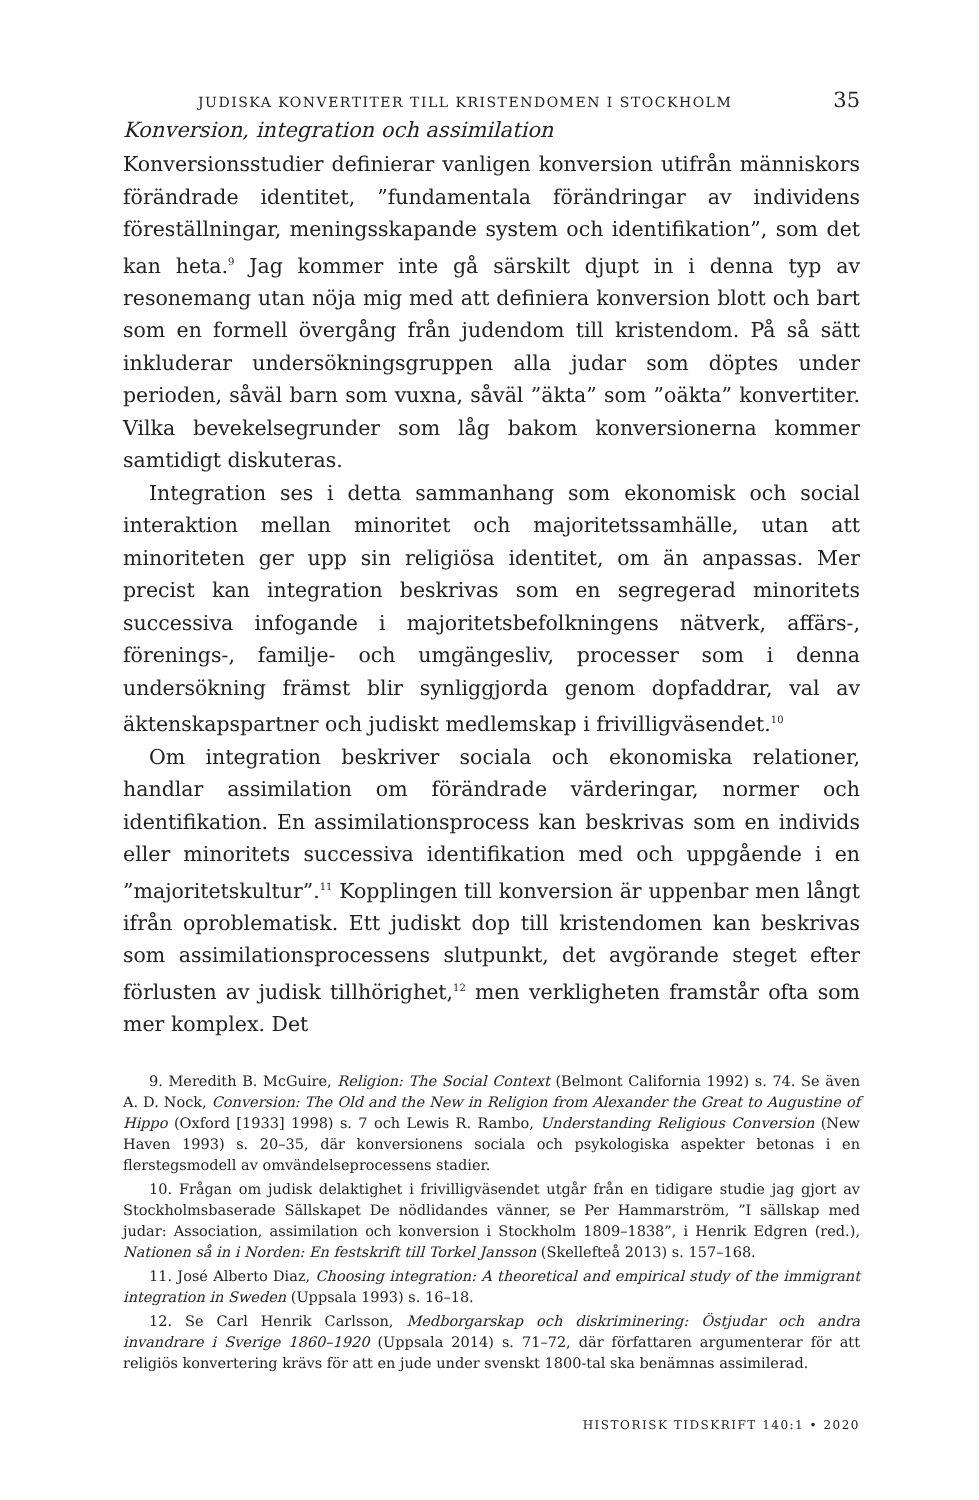JUDISKA KONVERTITER TILL KRISTENDOMEN I STOCKHOLM 35
Konversion, integration och assimilation
Konversionsstudier definierar vanligen konversion utifrån människors förändrade identitet, ”fundamentala förändringar av individens föreställningar, meningsskapande system och identifikation”, som det kan heta.<sup>9</sup> Jag kommer inte gå särskilt djupt in i denna typ av resonemang utan nöja mig med att definiera konversion blott och bart som en formell övergång från judendom till kristendom. På så sätt inkluderar undersökningsgruppen alla judar som döptes under perioden, såväl barn som vuxna, såväl ”äkta” som ”oäkta” konvertiter. Vilka bevekelsegrunder som låg bakom konversionerna kommer samtidigt diskuteras.
Integration ses i detta sammanhang som ekonomisk och social interaktion mellan minoritet och majoritetssamhälle, utan att minoriteten ger upp sin religiösa identitet, om än anpassas. Mer precist kan integration beskrivas som en segregerad minoritets successiva infogande i majoritetsbefolkningens nätverk, affärs-, förenings-, familje- och umgängesliv, processer som i denna undersökning främst blir synliggjorda genom dopfaddrar, val av äktenskapspartner och judiskt medlemskap i frivilligväsendet.<sup>10</sup>
Om integration beskriver sociala och ekonomiska relationer, handlar assimilation om förändrade värderingar, normer och identifikation. En assimilationsprocess kan beskrivas som en individs eller minoritets successiva identifikation med och uppgående i en ”majoritetskultur”.<sup>11</sup> Kopplingen till konversion är uppenbar men långt ifrån oproblematisk. Ett judiskt dop till kristendomen kan beskrivas som assimilationsprocessens slutpunkt, det avgörande steget efter förlusten av judisk tillhörighet,<sup>12</sup> men verkligheten framstår ofta som mer komplex. Det
9. Meredith B. McGuire, Religion: The Social Context (Belmont California 1992) s. 74. Se även A. D. Nock, Conversion: The Old and the New in Religion from Alexander the Great to Augustine of Hippo (Oxford [1933] 1998) s. 7 och Lewis R. Rambo, Understanding Religious Conversion (New Haven 1993) s. 20–35, där konversionens sociala och psykologiska aspekter betonas i en flerstegsmodell av omvändelseprocessens stadier.
10. Frågan om judisk delaktighet i frivilligväsendet utgår från en tidigare studie jag gjort av Stockholmsbaserade Sällskapet De nödlidandes vänner, se Per Hammarström, ”I sällskap med judar: Association, assimilation och konversion i Stockholm 1809–1838”, i Henrik Edgren (red.), Nationen så in i Norden: En festskrift till Torkel Jansson (Skellefteå 2013) s. 157–168.
11. José Alberto Diaz, Choosing integration: A theoretical and empirical study of the immigrant integration in Sweden (Uppsala 1993) s. 16–18.
12. Se Carl Henrik Carlsson, Medborgarskap och diskriminering: Östjudar och andra invandrare i Sverige 1860–1920 (Uppsala 2014) s. 71–72, där författaren argumenterar för att religiös konvertering krävs för att en jude under svenskt 1800-tal ska benämnas assimilerad.
HISTORISK TIDSKRIFT 140:1 • 2020